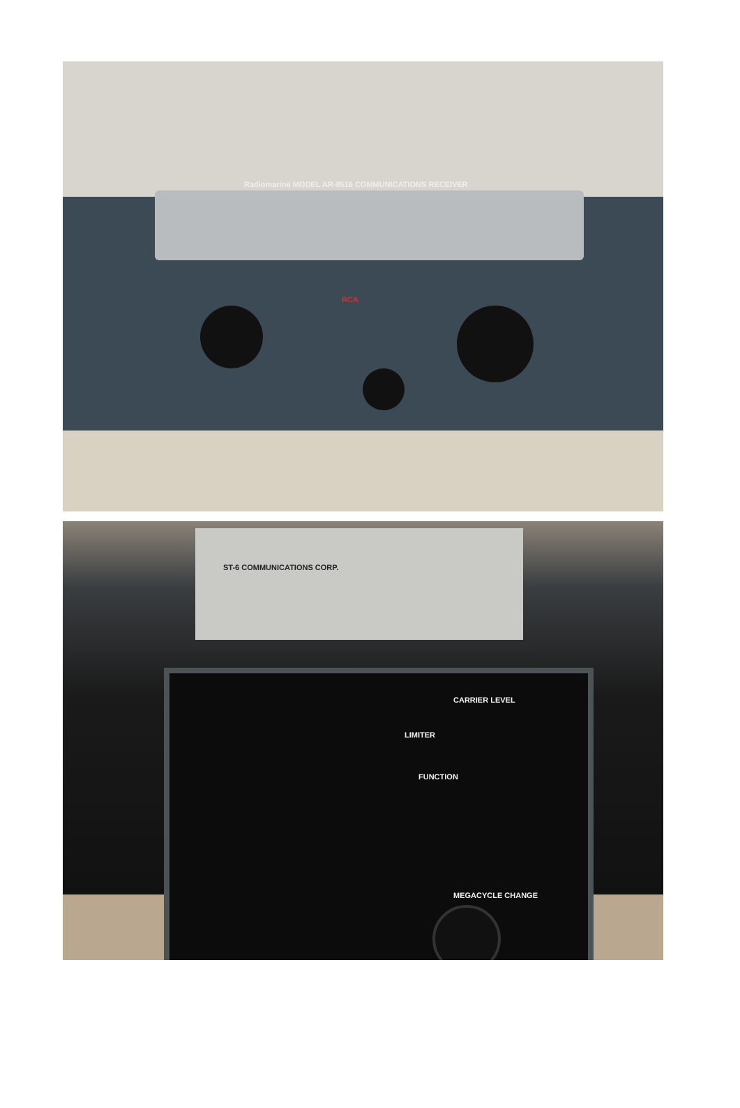Radiomarine MODEL AR-8516 COMMUNICATIONS RECEIVER
RCA
ST-6 COMMUNICATIONS CORP.
CARRIER LEVEL
LIMITER
FUNCTION
MEGACYCLE CHANGE